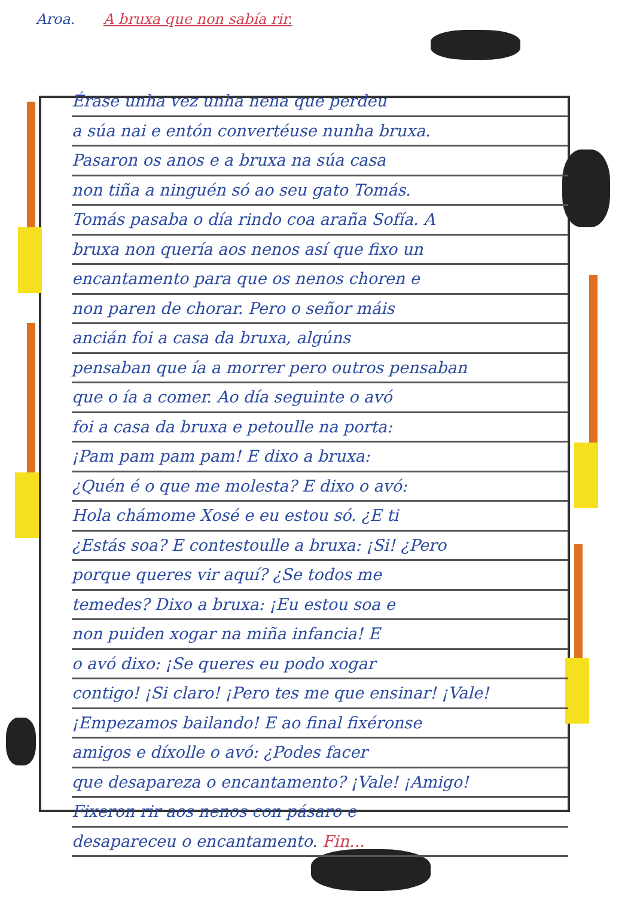Aroa. A bruxa que non sabía rir.
Érase unha vez unha nena que perdeu
a súa nai e entón convertéuse nunha bruxa.
Pasaron os anos e a bruxa na súa casa
non tiña a ninguén só ao seu gato Tomás.
Tomás pasaba o día rindo coa araña Sofía. A
bruxa non quería aos nenos así que fixo un
encantamento para que os nenos choren e
non paren de chorar. Pero o señor máis
ancián foi a casa da bruxa, algúns
pensaban que ía a morrer pero outros pensaban
que o ía a comer. Ao día seguinte o avó
foi a casa da bruxa e petoulle na porta:
¡Pam pam pam pam! E dixo a bruxa:
¿Quén é o que me molesta? E dixo o avó:
Hola chámome Xosé e eu estou só. ¿E ti
¿Estás soa? E contestoulle a bruxa: ¡Si! ¿Pero
porque queres vir aquí? ¿Se todos me
temedes? Dixo a bruxa: ¡Eu estou soa e
non puiden xogar na miña infancia! E
o avó dixo: ¡Se queres eu podo xogar
contigo! ¡Si claro! ¡Pero tes me que ensinar! ¡Vale!
¡Empezamos bailando! E ao final fixéronse
amigos e díxolle o avó: ¿Podes facer
que desapareza o encantamento? ¡Vale! ¡Amigo!
Fixeron rir aos nenos con pásaro e
desapareceu o encantamento. Fin...